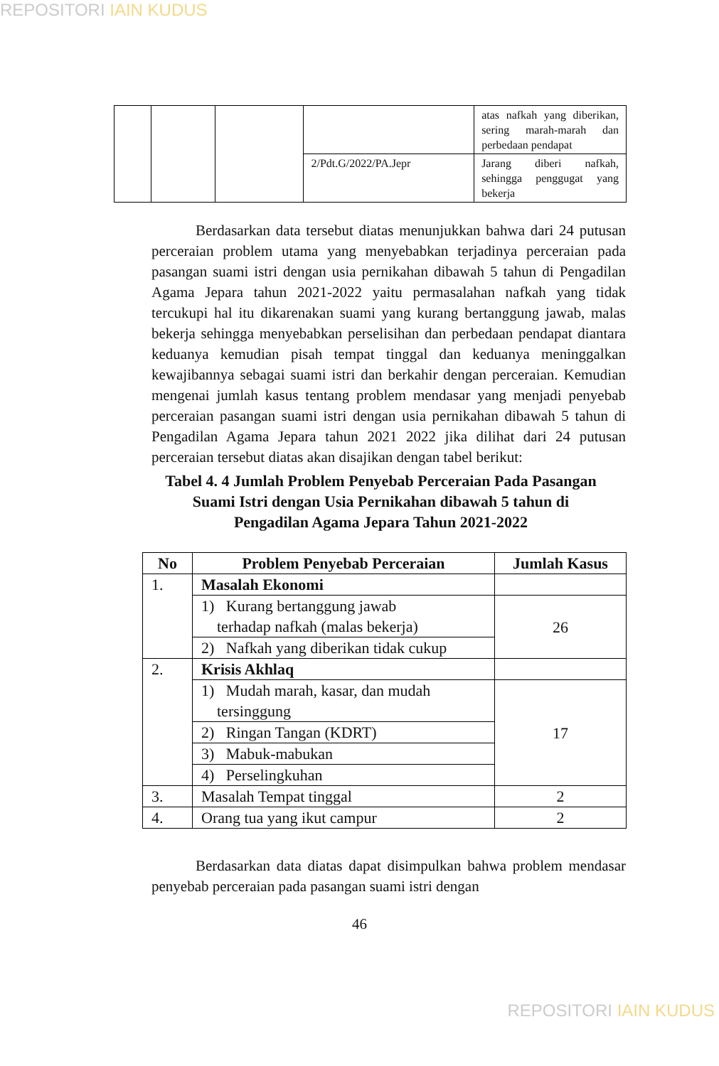REPOSITORI IAIN KUDUS
| | | | | atas nafkah yang diberikan, sering marah-marah dan perbedaan pendapat |
| | | | 2/Pdt.G/2022/PA.Jepr | Jarang diberi nafkah, sehingga penggugat yang bekerja |
Berdasarkan data tersebut diatas menunjukkan bahwa dari 24 putusan perceraian problem utama yang menyebabkan terjadinya perceraian pada pasangan suami istri dengan usia pernikahan dibawah 5 tahun di Pengadilan Agama Jepara tahun 2021-2022 yaitu permasalahan nafkah yang tidak tercukupi hal itu dikarenakan suami yang kurang bertanggung jawab, malas bekerja sehingga menyebabkan perselisihan dan perbedaan pendapat diantara keduanya kemudian pisah tempat tinggal dan keduanya meninggalkan kewajibannya sebagai suami istri dan berkahir dengan perceraian. Kemudian mengenai jumlah kasus tentang problem mendasar yang menjadi penyebab perceraian pasangan suami istri dengan usia pernikahan dibawah 5 tahun di Pengadilan Agama Jepara tahun 2021 2022 jika dilihat dari 24 putusan perceraian tersebut diatas akan disajikan dengan tabel berikut:
Tabel 4. 4 Jumlah Problem Penyebab Perceraian Pada Pasangan Suami Istri dengan Usia Pernikahan dibawah 5 tahun di Pengadilan Agama Jepara Tahun 2021-2022
| No | Problem Penyebab Perceraian | Jumlah Kasus |
| --- | --- | --- |
| 1. | Masalah Ekonomi | |
| | 1) Kurang bertanggung jawab terhadap nafkah (malas bekerja) | 26 |
| | 2) Nafkah yang diberikan tidak cukup | |
| 2. | Krisis Akhlaq | |
| | 1) Mudah marah, kasar, dan mudah tersinggung | 17 |
| | 2) Ringan Tangan (KDRT) | |
| | 3) Mabuk-mabukan | |
| | 4) Perselingkuhan | |
| 3. | Masalah Tempat tinggal | 2 |
| 4. | Orang tua yang ikut campur | 2 |
Berdasarkan data diatas dapat disimpulkan bahwa problem mendasar penyebab perceraian pada pasangan suami istri dengan
46
REPOSITORI IAIN KUDUS